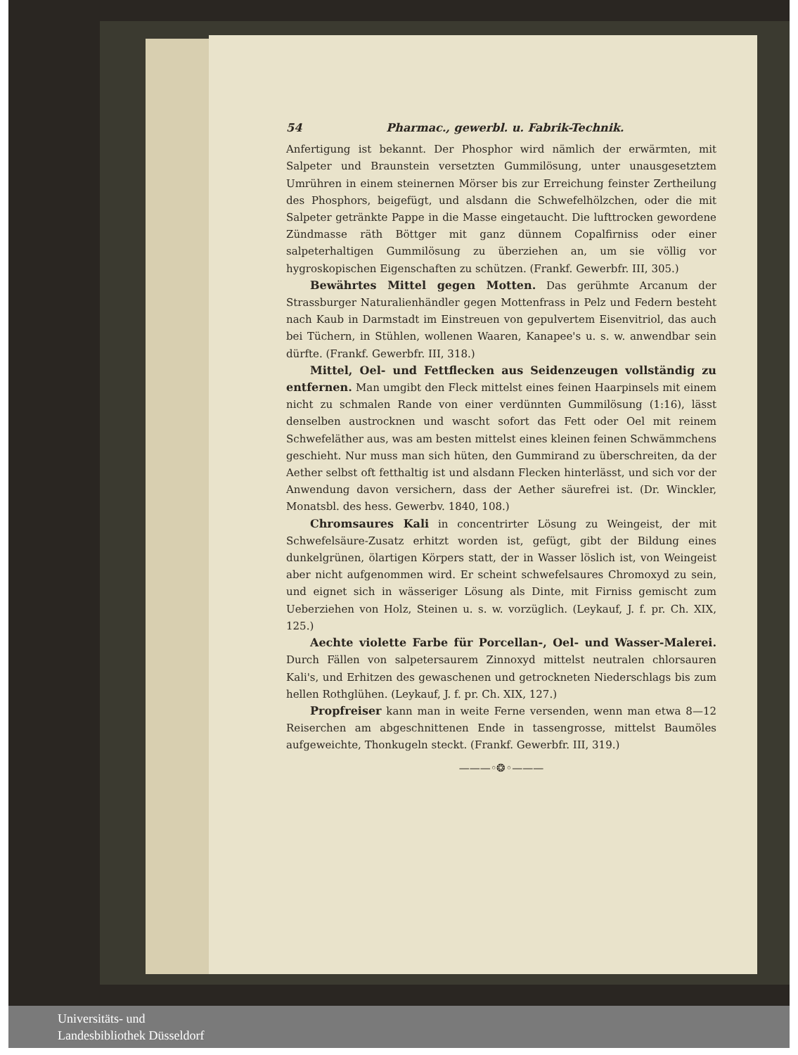54 Pharmac., gewerbl. u. Fabrik-Technik.
Anfertigung ist bekannt. Der Phosphor wird nämlich der erwärmten, mit Salpeter und Braunstein versetzten Gummilösung, unter unausgesetztem Umrühren in einem steinernen Mörser bis zur Erreichung feinster Zertheilung des Phosphors, beigefügt, und alsdann die Schwefelhölzchen, oder die mit Salpeter getränkte Pappe in die Masse eingetaucht. Die lufttrocken gewordene Zündmasse räth Böttger mit ganz dünnem Copalfirniss oder einer salpeterhaltigen Gummilösung zu überziehen an, um sie völlig vor hygroskopischen Eigenschaften zu schützen. (Frankf. Gewerbfr. III, 305.)
Bewährtes Mittel gegen Motten. Das gerühmte Arcanum der Strassburger Naturalienhändler gegen Mottenfrass in Pelz und Federn besteht nach Kaub in Darmstadt im Einstreuen von gepulvertem Eisenvitriol, das auch bei Tüchern, in Stühlen, wollenen Waaren, Kanapee's u. s. w. anwendbar sein dürfte. (Frankf. Gewerbfr. III, 318.)
Mittel, Oel- und Fettflecken aus Seidenzeugen vollständig zu entfernen. Man umgibt den Fleck mittelst eines feinen Haarpinsels mit einem nicht zu schmalen Rande von einer verdünnten Gummilösung (1:16), lässt denselben austrocknen und wascht sofort das Fett oder Oel mit reinem Schwefeläther aus, was am besten mittelst eines kleinen feinen Schwämmchens geschieht. Nur muss man sich hüten, den Gummirand zu überschreiten, da der Aether selbst oft fetthaltig ist und alsdann Flecken hinterlässt, und sich vor der Anwendung davon versichern, dass der Aether säurefrei ist. (Dr. Winckler, Monatsbl. des hess. Gewerbv. 1840, 108.)
Chromsaures Kali in concentrirter Lösung zu Weingeist, der mit Schwefelsäure-Zusatz erhitzt worden ist, gefügt, gibt der Bildung eines dunkelgrünen, ölartigen Körpers statt, der in Wasser löslich ist, von Weingeist aber nicht aufgenommen wird. Er scheint schwefelsaures Chromoxyd zu sein, und eignet sich in wässeriger Lösung als Dinte, mit Firniss gemischt zum Ueberziehen von Holz, Steinen u. s. w. vorzüglich. (Leykauf, J. f. pr. Ch. XIX, 125.)
Aechte violette Farbe für Porcellan-, Oel- und Wasser-Malerei. Durch Fällen von salpetersaurem Zinnoxyd mittelst neutralen chlorsauren Kali's, und Erhitzen des gewaschenen und getrockneten Niederschlags bis zum hellen Rothglühen. (Leykauf, J. f. pr. Ch. XIX, 127.)
Propfreiser kann man in weite Ferne versenden, wenn man etwa 8—12 Reiserchen am abgeschnittenen Ende in tassengrosse, mittelst Baumöles aufgeweichte, Thonkugeln steckt. (Frankf. Gewerbfr. III, 319.)
———◦❂◦———
Universitäts- und
Landesbibliothek Düsseldorf